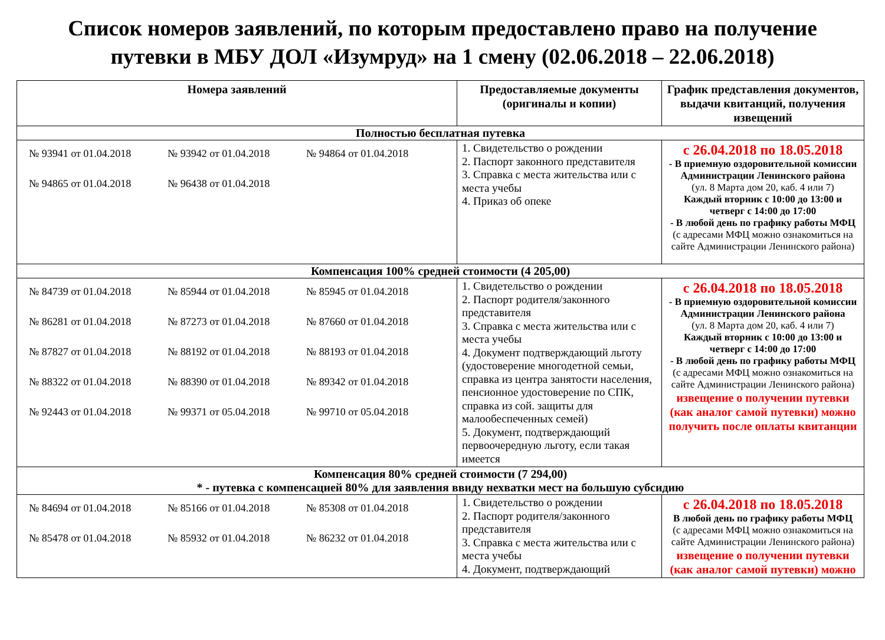Список номеров заявлений, по которым предоставлено право на получение
путевки в МБУ ДОЛ «Изумруд» на 1 смену (02.06.2018 – 22.06.2018)
| Номера заявлений | Предоставляемые документы (оригиналы и копии) | График представления документов, выдачи квитанций, получения извещений |
| --- | --- | --- |
| Полностью бесплатная путевка | | |
| № 93941 от 01.04.2018 № 93942 от 01.04.2018 № 94864 от 01.04.2018 № 94865 от 01.04.2018 № 96438 от 01.04.2018 | 1. Свидетельство о рождении 2. Паспорт законного представителя 3. Справка с места жительства или с места учебы 4. Приказ об опеке | с 26.04.2018 по 18.05.2018 - В приемную оздоровительной комиссии Администрации Ленинского района (ул. 8 Марта дом 20, каб. 4 или 7) Каждый вторник с 10:00 до 13:00 и четверг с 14:00 до 17:00 - В любой день по графику работы МФЦ (с адресами МФЦ можно ознакомиться на сайте Администрации Ленинского района) |
| Компенсация 100% средней стоимости (4 205,00) | | |
| № 84739 от 01.04.2018 № 85944 от 01.04.2018 № 85945 от 01.04.2018 № 86281 от 01.04.2018 № 87273 от 01.04.2018 № 87660 от 01.04.2018 № 87827 от 01.04.2018 № 88192 от 01.04.2018 № 88193 от 01.04.2018 № 88322 от 01.04.2018 № 88390 от 01.04.2018 № 89342 от 01.04.2018 № 92443 от 01.04.2018 № 99371 от 05.04.2018 № 99710 от 05.04.2018 | 1. Свидетельство о рождении 2. Паспорт родителя/законного представителя 3. Справка с места жительства или с места учебы 4. Документ подтверждающий льготу (удостоверение многодетной семьи, справка из центра занятости населения, пенсионное удостоверение по СПК, справка из сой. защиты для малообеспеченных семей) 5. Документ, подтверждающий первоочередную льготу, если такая имеется | с 26.04.2018 по 18.05.2018 - В приемную оздоровительной комиссии Администрации Ленинского района (ул. 8 Марта дом 20, каб. 4 или 7) Каждый вторник с 10:00 до 13:00 и четверг с 14:00 до 17:00 - В любой день по графику работы МФЦ (с адресами МФЦ можно ознакомиться на сайте Администрации Ленинского района) извещение о получении путевки (как аналог самой путевки) можно получить после оплаты квитанции |
| Компенсация 80% средней стоимости (7 294,00) * - путевка с компенсацией 80% для заявления ввиду нехватки мест на большую субсидию | | |
| № 84694 от 01.04.2018 № 85166 от 01.04.2018 № 85308 от 01.04.2018 № 85478 от 01.04.2018 № 85932 от 01.04.2018 № 86232 от 01.04.2018 | 1. Свидетельство о рождении 2. Паспорт родителя/законного представителя 3. Справка с места жительства или с места учебы 4. Документ, подтверждающий | с 26.04.2018 по 18.05.2018 В любой день по графику работы МФЦ (с адресами МФЦ можно ознакомиться на сайте Администрации Ленинского района) извещение о получении путевки (как аналог самой путевки) можно |